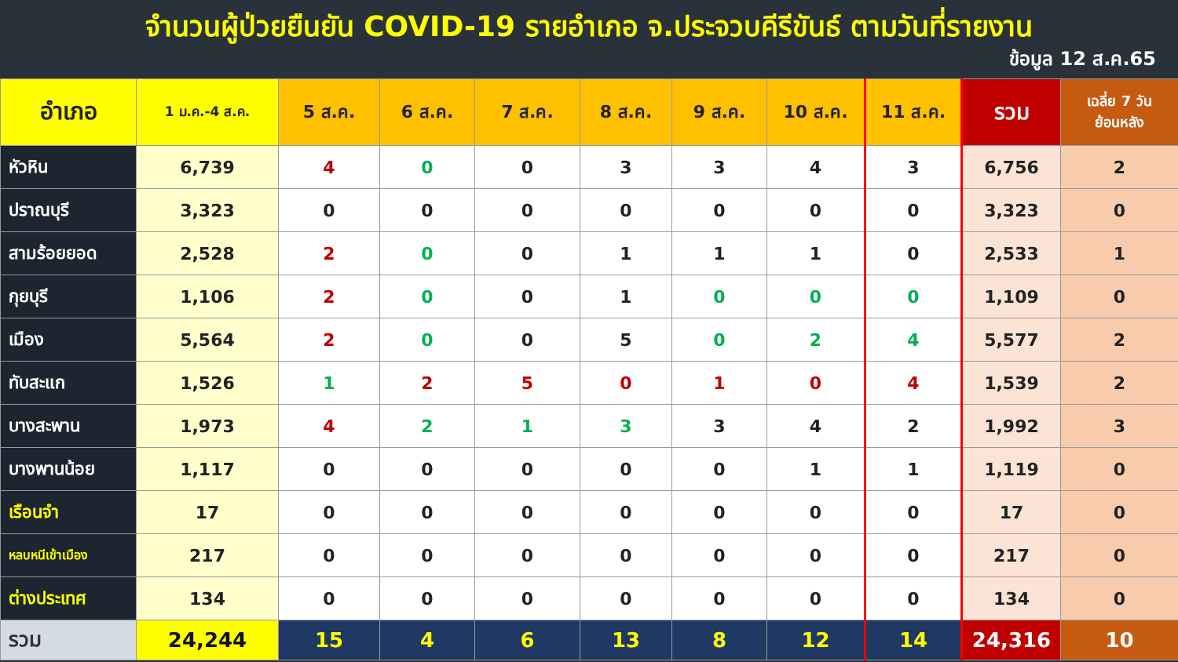จำนวนผู้ป่วยยืนยัน COVID-19 รายอำเภอ จ.ประจวบคีรีขันธ์ ตามวันที่รายงาน
ข้อมูล 12 ส.ค.65
| อำเภอ | 1 ม.ค.-4 ส.ค. | 5 ส.ค. | 6 ส.ค. | 7 ส.ค. | 8 ส.ค. | 9 ส.ค. | 10 ส.ค. | 11 ส.ค. | รวม | เฉลี่ย 7 วัน ย้อนหลัง |
| --- | --- | --- | --- | --- | --- | --- | --- | --- | --- | --- |
| หัวหิน | 6,739 | 4 | 0 | 0 | 3 | 3 | 4 | 3 | 6,756 | 2 |
| ปราณบุรี | 3,323 | 0 | 0 | 0 | 0 | 0 | 0 | 0 | 3,323 | 0 |
| สามร้อยยอด | 2,528 | 2 | 0 | 0 | 1 | 1 | 1 | 0 | 2,533 | 1 |
| กุยบุรี | 1,106 | 2 | 0 | 0 | 1 | 0 | 0 | 0 | 1,109 | 0 |
| เมือง | 5,564 | 2 | 0 | 0 | 5 | 0 | 2 | 4 | 5,577 | 2 |
| ทับสะแก | 1,526 | 1 | 2 | 5 | 0 | 1 | 0 | 4 | 1,539 | 2 |
| บางสะพาน | 1,973 | 4 | 2 | 1 | 3 | 3 | 4 | 2 | 1,992 | 3 |
| บางพานน้อย | 1,117 | 0 | 0 | 0 | 0 | 0 | 1 | 1 | 1,119 | 0 |
| เรือนจำ | 17 | 0 | 0 | 0 | 0 | 0 | 0 | 0 | 17 | 0 |
| หลบหนีเข้าเมือง | 217 | 0 | 0 | 0 | 0 | 0 | 0 | 0 | 217 | 0 |
| ต่างประเทศ | 134 | 0 | 0 | 0 | 0 | 0 | 0 | 0 | 134 | 0 |
| รวม | 24,244 | 15 | 4 | 6 | 13 | 8 | 12 | 14 | 24,316 | 10 |